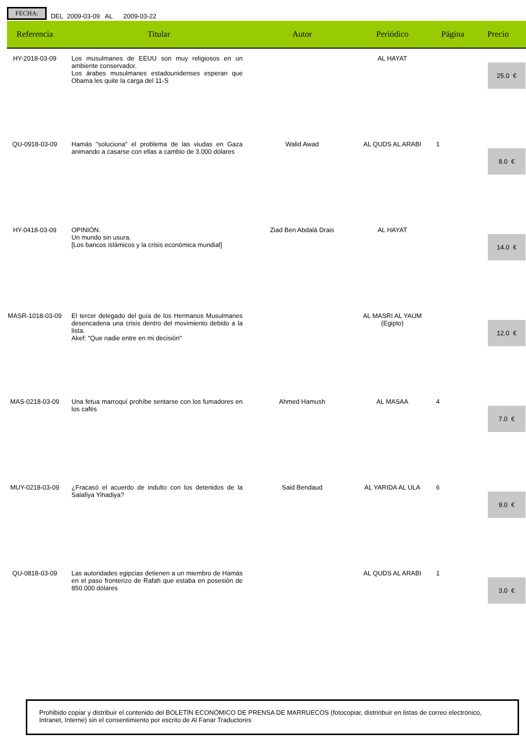FECHA: DEL 2009-03-09 AL 2009-03-22
| Referencia | Titular | Autor | Periódico | Página | Precio |
| --- | --- | --- | --- | --- | --- |
| HY-2018-03-09 | Los musulmanes de EEUU son muy religiosos en un ambiente conservador. Los árabes musulmanes estadounidenses esperan que Obama les quite la carga del 11-S | | AL HAYAT | | 25.0 € |
| QU-0918-03-09 | Hamás "soluciona" el problema de las viudas en Gaza animando a casarse con ellas a cambio de 3.000 dólares | Walid Awad | AL QUDS AL ARABI | 1 | 8.0 € |
| HY-0418-03-09 | OPINIÓN. Un mundo sin usura. [Los bancos islámicos y la crisis económica mundial] | Ziad Ben Abdalá Drais | AL HAYAT | | 14.0 € |
| MASR-1018-03-09 | El tercer delegado del guía de los Hermanos Musulmanes desencadena una crisis dentro del movimiento debido a la lista. Akef: "Que nadie entre en mi decisión" | | AL MASRI AL YAUM (Egipto) | | 12.0 € |
| MAS-0218-03-09 | Una fetua marroquí prohíbe sentarse con los fumadores en los cafés | Ahmed Hamush | AL MASAA | 4 | 7.0 € |
| MUY-0218-03-09 | ¿Fracasó el acuerdo de indulto con los detenidos de la Salafiya Yihadiya? | Said Bendaud | AL YARIDA AL ULA | 6 | 9.0 € |
| QU-0818-03-09 | Las autoridades egipcias detienen a un miembro de Hamás en el paso fronterizo de Rafah que estaba en posesión de 850.000 dólares | | AL QUDS AL ARABI | 1 | 3.0 € |
Prohibido copiar y distribuir el contenido del BOLETÍN ECONÓMICO DE PRENSA DE MARRUECOS (fotocopiar, distrinbuir en listas de correo electrónico, Intranet, Interne) sin el consentimiento por escrito de Al Fanar Traductores